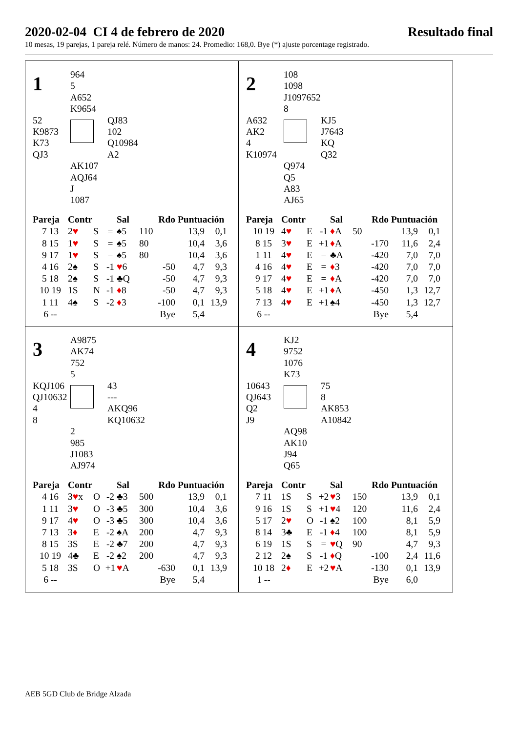2020-02-04 CI 4 de febrero de 2020 Resultado final
10 mesas, 19 parejas, 1 pareja relé. Número de manos: 24. Promedio: 168,0. Bye (*) ajuste porcentage registrado.
1
964
5
A652
K9654
52
K9873
K73
QJ3
QJ83
102
Q10984
A2
AK107
AQJ64
J
1087
| Pareja | Contr | | | Sal | Rdo | | Puntuación | |
| --- | --- | --- | --- | --- | --- | --- | --- | --- |
| 7 13 | 2 ♥ | S | = | ♠5 | 110 | | 13,9 | 0,1 |
| 8 15 | 1 ♥ | S | = | ♠5 | 80 | | 10,4 | 3,6 |
| 9 17 | 1 ♥ | S | = | ♠5 | 80 | | 10,4 | 3,6 |
| 4 16 | 2♠ | S | -1 | ♥ 6 | | -50 | 4,7 | 9,3 |
| 5 18 | 2♠ | S | -1 | ♣Q | | -50 | 4,7 | 9,3 |
| 10 19 | 1S | N | -1 | ♦ 8 | | -50 | 4,7 | 9,3 |
| 1 11 | 4♠ | S | -2 | ♦ 3 | | -100 | 0,1 | 13,9 |
| 6 -- | | | | | | Bye | 5,4 | |
2
108
1098
J1097652
8
A632
AK2
4
K10974
KJ5
J7643
KQ
Q32
Q974
Q5
A83
AJ65
| Pareja | Contr | | | Sal | Rdo | | Puntuación | |
| --- | --- | --- | --- | --- | --- | --- | --- | --- |
| 10 19 | 4 ♥ | E | -1 | ♦ A | 50 | | 13,9 | 0,1 |
| 8 15 | 3 ♥ | E | +1 | ♦ A | | -170 | 11,6 | 2,4 |
| 1 11 | 4 ♥ | E | = | ♣A | | -420 | 7,0 | 7,0 |
| 4 16 | 4 ♥ | E | = | ♦ 3 | | -420 | 7,0 | 7,0 |
| 9 17 | 4 ♥ | E | = | ♦ A | | -420 | 7,0 | 7,0 |
| 5 18 | 4 ♥ | E | +1 | ♦ A | | -450 | 1,3 | 12,7 |
| 7 13 | 4 ♥ | E | +1 | ♠4 | | -450 | 1,3 | 12,7 |
| 6 -- | | | | | | Bye | 5,4 | |
3
A9875
AK74
752
5
KQJ106
QJ10632
4
8
43
---
AKQ96
KQ10632
2
985
J1083
AJ974
| Pareja | Contr | | | Sal | Rdo | | Puntuación | |
| --- | --- | --- | --- | --- | --- | --- | --- | --- |
| 4 16 | 3 ♥ x | O | -2 | ♣3 | 500 | | 13,9 | 0,1 |
| 1 11 | 3 ♥ | O | -3 | ♣5 | 300 | | 10,4 | 3,6 |
| 9 17 | 4 ♥ | O | -3 | ♣5 | 300 | | 10,4 | 3,6 |
| 7 13 | 3 ♦ | E | -2 | ♠A | 200 | | 4,7 | 9,3 |
| 8 15 | 3S | E | -2 | ♣7 | 200 | | 4,7 | 9,3 |
| 10 19 | 4♣ | E | -2 | ♠2 | 200 | | 4,7 | 9,3 |
| 5 18 | 3S | O | +1 | ♥ A | | -630 | 0,1 | 13,9 |
| 6 -- | | | | | | Bye | 5,4 | |
4
KJ2
9752
1076
K73
10643
QJ643
Q2
J9
75
8
AK853
A10842
AQ98
AK10
J94
Q65
| Pareja | Contr | | | Sal | Rdo | | Puntuación | |
| --- | --- | --- | --- | --- | --- | --- | --- | --- |
| 7 11 | 1S | S | +2 | ♥ 3 | 150 | | 13,9 | 0,1 |
| 9 16 | 1S | S | +1 | ♥ 4 | 120 | | 11,6 | 2,4 |
| 5 17 | 2 ♥ | O | -1 | ♠2 | 100 | | 8,1 | 5,9 |
| 8 14 | 3♣ | E | -1 | ♦ 4 | 100 | | 8,1 | 5,9 |
| 6 19 | 1S | S | = | ♥ Q | 90 | | 4,7 | 9,3 |
| 2 12 | 2♠ | S | -1 | ♦ Q | | -100 | 2,4 | 11,6 |
| 10 18 | 2 ♦ | E | +2 | ♥ A | | -130 | 0,1 | 13,9 |
| 1 -- | | | | | | Bye | 6,0 | |
AEB 5GD Club de Bridge Alzada